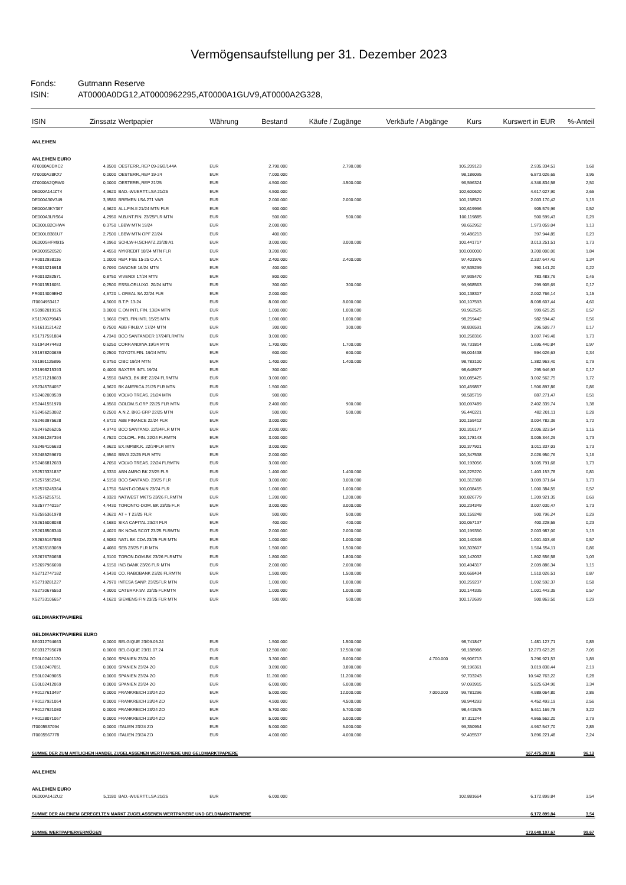Vermögensaufstellung per 31. Dezember 2023
Fonds: Gutmann Reserve
ISIN: AT0000A0DG12,AT0000962295,AT0000A1GUV9,AT0000A2G328,
| ISIN | Zinssatz | Wertpapier | Währung | Bestand | Käufe / Zugänge | Verkäufe / Abgänge | Kurs | Kurswert in EUR | %-Anteil |
| --- | --- | --- | --- | --- | --- | --- | --- | --- | --- |
| ANLEIHEN | | | | | | | | | |
| ANLEIHEN EURO | | | | | | | | | |
| AT0000A0DXC2 | 4,8500 | OESTERR.,REP 09-26/2/144A | EUR | 2.790.000 | 2.790.000 | | 105,209123 | 2.935.334,53 | 1,68 |
| AT0000A28KX7 | 0,0000 | OESTERR.,REP 19-24 | EUR | 7.000.000 | | | 98,186095 | 6.873.026,65 | 3,95 |
| AT0000A2QRW0 | 0,0000 | OESTERR.,REP 21/25 | EUR | 4.500.000 | 4.500.000 | | 96,596324 | 4.346.834,58 | 2,50 |
| DE000A14JZT4 | 4,9620 | BAD.-WUERTT.LSA 21/26 | EUR | 4.500.000 | | | 102,600620 | 4.617.027,90 | 2,65 |
| DE000A30V349 | 3,9580 | BREMEN LSA 271 VAR | EUR | 2.000.000 | 2.000.000 | | 100,158521 | 2.003.170,42 | 1,15 |
| DE000A3KY367 | 4,9620 | ALL.FIN.II 21/24 MTN FLR | EUR | 900.000 | | | 100,619996 | 905.579,96 | 0,52 |
| DE000A3LRS64 | 4,2950 | M.B.INT.FIN. 23/25FLR MTN | EUR | 500.000 | 500.000 | | 100,119885 | 500.599,43 | 0,29 |
| DE000LB2CHW4 | 0,3750 | LBBW MTN 19/24 | EUR | 2.000.000 | | | 98,652952 | 1.973.059,04 | 1,13 |
| DE000LB381U7 | 2,7500 | LBBW MTN OPF 22/24 | EUR | 400.000 | | | 99,486213 | 397.944,85 | 0,23 |
| DE000SHFM915 | 4,0960 | SCHLW-H.SCHATZ.23/28 A1 | EUR | 3.000.000 | 3.000.000 | | 100,441717 | 3.013.251,51 | 1,73 |
| DK0009520520 | 4,4550 | NYKREDIT 18/24 MTN FLR | EUR | 3.200.000 | | | 100,000000 | 3.200.000,00 | 1,84 |
| FR0012938116 | 1,0000 | REP. FSE 15-25 O.A.T. | EUR | 2.400.000 | 2.400.000 | | 97,401976 | 2.337.647,42 | 1,34 |
| FR0013216918 | 0,7090 | DANONE 16/24 MTN | EUR | 400.000 | | | 97,535299 | 390.141,20 | 0,22 |
| FR0013282571 | 0,8750 | VIVENDI 17/24 MTN | EUR | 800.000 | | | 97,935470 | 783.483,76 | 0,45 |
| FR0013516051 | 0,2500 | ESSILORLUXO. 20/24 MTN | EUR | 300.000 | 300.000 | | 99,968563 | 299.905,69 | 0,17 |
| FR0014009EH2 | 4,6720 | L OREAL SA 22/24 FLR | EUR | 2.000.000 | | | 100,138307 | 2.002.766,14 | 1,15 |
| IT0004953417 | 4,5000 | B.T.P. 13-24 | EUR | 8.000.000 | 8.000.000 | | 100,107593 | 8.008.607,44 | 4,60 |
| XS0982019126 | 3,0000 | E.ON INTL FIN. 13/24 MTN | EUR | 1.000.000 | 1.000.000 | | 99,962525 | 999.625,25 | 0,57 |
| XS1176079843 | 1,9660 | ENEL FIN.INTL 15/25 MTN | EUR | 1.000.000 | 1.000.000 | | 98,259442 | 982.594,42 | 0,56 |
| XS1613121422 | 0,7500 | ABB FIN.B.V. 17/24 MTN | EUR | 300.000 | 300.000 | | 98,836591 | 296.509,77 | 0,17 |
| XS1717591884 | 4,7340 | BCO SANTANDER 17/24FLRMTN | EUR | 3.000.000 | | | 100,258316 | 3.007.749,48 | 1,73 |
| XS1943474483 | 0,6250 | CORP.ANDINA 19/24 MTN | EUR | 1.700.000 | 1.700.000 | | 99,731814 | 1.695.440,84 | 0,97 |
| XS1978200639 | 0,2500 | TOYOTA FIN. 19/24 MTN | EUR | 600.000 | 600.000 | | 99,004438 | 594.026,63 | 0,34 |
| XS1991125896 | 0,3750 | CIBC 19/24 MTN | EUR | 1.400.000 | 1.400.000 | | 98,783100 | 1.382.963,40 | 0,79 |
| XS1998215393 | 0,4000 | BAXTER INTL 19/24 | EUR | 300.000 | | | 98,648977 | 295.946,93 | 0,17 |
| XS2171218683 | 4,5550 | BARCL.BK.IRE 22/24 FLRMTN | EUR | 3.000.000 | | | 100,085425 | 3.002.562,75 | 1,72 |
| XS2345784057 | 4,9620 | BK AMERICA 21/25 FLR MTN | EUR | 1.500.000 | | | 100,459857 | 1.506.897,86 | 0,86 |
| XS2402009539 | 0,0000 | VOLVO TREAS. 21/24 MTN | EUR | 900.000 | | | 98,585719 | 887.271,47 | 0,51 |
| XS2441551970 | 4,9560 | GOLDM.S.GRP 22/25 FLR MTN | EUR | 2.400.000 | 900.000 | | 100,097489 | 2.402.339,74 | 1,38 |
| XS2456253082 | 0,2500 | A.N.Z. BKG GRP 22/25 MTN | EUR | 500.000 | 500.000 | | 96,440221 | 482.201,11 | 0,28 |
| XS2463975628 | 4,6720 | ABB FINANCE 22/24 FLR | EUR | 3.000.000 | | | 100,159412 | 3.004.782,36 | 1,72 |
| XS2476266205 | 4,9740 | BCO SANTAND. 22/24FLR MTN | EUR | 2.000.000 | | | 100,316177 | 2.006.323,54 | 1,15 |
| XS2481287394 | 4,7520 | COLOPL. FIN. 22/24 FLRMTN | EUR | 3.000.000 | | | 100,178143 | 3.005.344,29 | 1,73 |
| XS2484106633 | 4,9620 | EX.IMP.BK.K. 22/24FLR MTN | EUR | 3.000.000 | | | 100,377901 | 3.011.337,03 | 1,73 |
| XS2485259670 | 4,9560 | BBVA 22/25 FLR MTN | EUR | 2.000.000 | | | 101,347538 | 2.026.950,76 | 1,16 |
| XS2486812683 | 4,7050 | VOLVO TREAS. 22/24 FLRMTN | EUR | 3.000.000 | | | 100,193056 | 3.005.791,68 | 1,73 |
| XS2573331837 | 4,3330 | ABN AMRO BK 23/25 FLR | EUR | 1.400.000 | 1.400.000 | | 100,225270 | 1.403.153,78 | 0,81 |
| XS2575952341 | 4,5150 | BCO SANTAND. 23/25 FLR | EUR | 3.000.000 | 3.000.000 | | 100,312388 | 3.009.371,64 | 1,73 |
| XS2576245364 | 4,1750 | SAINT-GOBAIN 23/24 FLR | EUR | 1.000.000 | 1.000.000 | | 100,038455 | 1.000.384,55 | 0,57 |
| XS2576255751 | 4,9320 | NATWEST MKTS 23/26 FLRMTN | EUR | 1.200.000 | 1.200.000 | | 100,826779 | 1.209.921,35 | 0,69 |
| XS2577740157 | 4,4430 | TORONTO-DOM. BK 23/25 FLR | EUR | 3.000.000 | 3.000.000 | | 100,234349 | 3.007.030,47 | 1,73 |
| XS2595361978 | 4,3620 | AT + T 23/25 FLR | EUR | 500.000 | 500.000 | | 100,159248 | 500.796,24 | 0,29 |
| XS2616008038 | 4,1680 | SIKA CAPITAL 23/24 FLR | EUR | 400.000 | 400.000 | | 100,057137 | 400.228,55 | 0,23 |
| XS2618508340 | 4,4020 | BK NOVA SCOT 23/25 FLRMTN | EUR | 2.000.000 | 2.000.000 | | 100,199350 | 2.003.987,00 | 1,15 |
| XS2635167880 | 4,5080 | NATL BK CDA 23/25 FLR MTN | EUR | 1.000.000 | 1.000.000 | | 100,140346 | 1.001.403,46 | 0,57 |
| XS2635183069 | 4,4080 | SEB 23/25 FLR MTN | EUR | 1.500.000 | 1.500.000 | | 100,303607 | 1.504.554,11 | 0,86 |
| XS2676780658 | 4,3100 | TORON.DOM.BK 23/26 FLRMTN | EUR | 1.800.000 | 1.800.000 | | 100,142032 | 1.802.556,58 | 1,03 |
| XS2697966690 | 4,6150 | ING BANK 23/26 FLR MTN | EUR | 2.000.000 | 2.000.000 | | 100,494317 | 2.009.886,34 | 1,15 |
| XS2712747182 | 4,5430 | CO. RABOBANK 23/26 FLRMTN | EUR | 1.500.000 | 1.500.000 | | 100,668434 | 1.510.026,51 | 0,87 |
| XS2719281227 | 4,7970 | INTESA SANP. 23/25FLR MTN | EUR | 1.000.000 | 1.000.000 | | 100,259237 | 1.002.592,37 | 0,58 |
| XS2730676553 | 4,3000 | CATERP.F.SV. 23/25 FLRMTN | EUR | 1.000.000 | 1.000.000 | | 100,144335 | 1.001.443,35 | 0,57 |
| XS2733106657 | 4,1620 | SIEMENS FIN 23/25 FLR MTN | EUR | 500.000 | 500.000 | | 100,172699 | 500.863,50 | 0,29 |
| GELDMARKTPAPIERE | | | | | | | | | |
| GELDMARKTPAPIERE EURO | | | | | | | | | |
| BE0312794663 | 0,0000 | BELGIQUE 23/09.05.24 | EUR | 1.500.000 | 1.500.000 | | 98,741847 | 1.481.127,71 | 0,85 |
| BE0312795678 | 0,0000 | BELGIQUE 23/11.07.24 | EUR | 12.500.000 | 12.500.000 | | 98,188986 | 12.273.623,25 | 7,05 |
| ES0L02401120 | 0,0000 | SPANIEN 23/24 ZO | EUR | 3.300.000 | 8.000.000 | 4.700.000 | 99,906713 | 3.296.921,53 | 1,89 |
| ES0L02407051 | 0,0000 | SPANIEN 23/24 ZO | EUR | 3.890.000 | 3.890.000 | | 98,196361 | 3.819.838,44 | 2,19 |
| ES0L02409065 | 0,0000 | SPANIEN 23/24 ZO | EUR | 11.200.000 | 11.200.000 | | 97,703243 | 10.942.763,22 | 6,28 |
| ES0L02412069 | 0,0000 | SPANIEN 23/24 ZO | EUR | 6.000.000 | 6.000.000 | | 97,093915 | 5.825.634,90 | 3,34 |
| FR0127613497 | 0,0000 | FRANKREICH 23/24 ZO | EUR | 5.000.000 | 12.000.000 | 7.000.000 | 99,781296 | 4.989.064,80 | 2,86 |
| FR0127921064 | 0,0000 | FRANKREICH 23/24 ZO | EUR | 4.500.000 | 4.500.000 | | 98,944293 | 4.452.493,19 | 2,56 |
| FR0127921080 | 0,0000 | FRANKREICH 23/24 ZO | EUR | 5.700.000 | 5.700.000 | | 98,441575 | 5.611.169,78 | 3,22 |
| FR0128071067 | 0,0000 | FRANKREICH 23/24 ZO | EUR | 5.000.000 | 5.000.000 | | 97,311244 | 4.865.562,20 | 2,79 |
| IT0005537094 | 0,0000 | ITALIEN 23/24 ZO | EUR | 5.000.000 | 5.000.000 | | 99,350954 | 4.967.547,70 | 2,85 |
| IT0005567778 | 0,0000 | ITALIEN 23/24 ZO | EUR | 4.000.000 | 4.000.000 | | 97,405537 | 3.896.221,48 | 2,24 |
| SUMME DER ZUM AMTLICHEN HANDEL ZUGELASSENEN WERTPAPIERE UND GELDMARKTPAPIERE | | | | | | | | 167.475.207,83 | 96,13 |
| ANLEIHEN | | | | | | | | | |
| ANLEIHEN EURO | | | | | | | | | |
| DE000A14JZU2 | 5,1180 | BAD.-WUERTT.LSA 21/26 | EUR | 6.000.000 | | | 102,881664 | 6.172.899,84 | 3,54 |
| SUMME DER AN EINEM GEREGELTEN MARKT ZUGELASSENEN WERTPAPIERE UND GELDMARKTPAPIERE | | | | | | | | 6.172.899,84 | 3,54 |
| SUMME WERTPAPIERVERMÖGEN | | | | | | | | 173.648.107,67 | 99,67 |